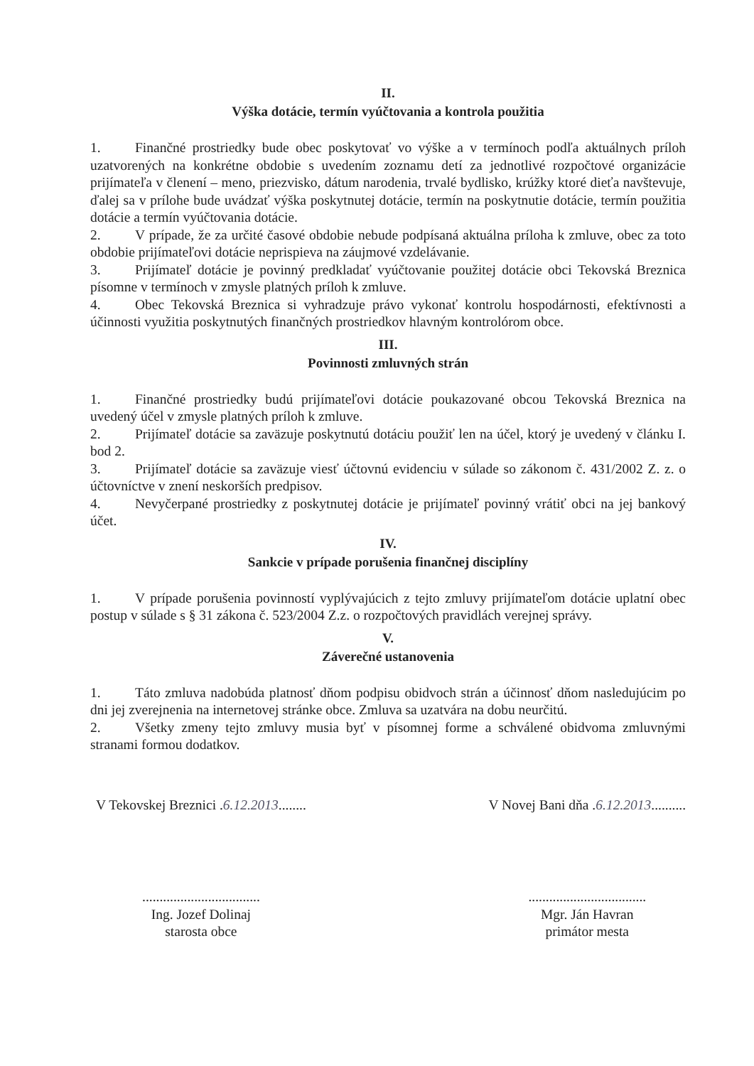II.
Výška dotácie, termín vyúčtovania a kontrola použitia
1. Finančné prostriedky bude obec poskytovať vo výške a v termínoch podľa aktuálnych príloh uzatvorených na konkrétne obdobie s uvedením zoznamu detí za jednotlivé rozpočtové organizácie prijímateľa v členení – meno, priezvisko, dátum narodenia, trvalé bydlisko, krúžky ktoré dieťa navštevuje, ďalej sa v prílohe bude uvádzať výška poskytnutej dotácie, termín na poskytnutie dotácie, termín použitia dotácie a termín vyúčtovania dotácie.
2. V prípade, že za určité časové obdobie nebude podpísaná aktuálna príloha k zmluve, obec za toto obdobie prijímateľovi dotácie neprispieva na záujmové vzdelávanie.
3. Prijímateľ dotácie je povinný predkladať vyúčtovanie použitej dotácie obci Tekovská Breznica písomne v termínoch v zmysle platných príloh k zmluve.
4. Obec Tekovská Breznica si vyhradzuje právo vykonať kontrolu hospodárnosti, efektívnosti a účinnosti využitia poskytnutých finančných prostriedkov hlavným kontrolórom obce.
III.
Povinnosti zmluvných strán
1. Finančné prostriedky budú prijímateľovi dotácie poukazované obcou Tekovská Breznica na uvedený účel v zmysle platných príloh k zmluve.
2. Prijímateľ dotácie sa zaväzuje poskytnutú dotáciu použiť len na účel, ktorý je uvedený v článku I. bod 2.
3. Prijímateľ dotácie sa zaväzuje viesť účtovnú evidenciu v súlade so zákonom č. 431/2002 Z. z. o účtovníctve v znení neskorších predpisov.
4. Nevyčerpané prostriedky z poskytnutej dotácie je prijímateľ povinný vrátiť obci na jej bankový účet.
IV.
Sankcie v prípade porušenia finančnej disciplíny
1. V prípade porušenia povinností vyplývajúcich z tejto zmluvy prijímateľom dotácie uplatní obec postup v súlade s § 31 zákona č. 523/2004 Z.z. o rozpočtových pravidlách verejnej správy.
V.
Záverečné ustanovenia
1. Táto zmluva nadobúda platnosť dňom podpisu obidvoch strán a účinnosť dňom nasledujúcim po dni jej zverejnenia na internetovej stránke obce. Zmluva sa uzatvára na dobu neurčitú.
2. Všetky zmeny tejto zmluvy musia byť v písomnej forme a schválené obidvoma zmluvnými stranami formou dodatkov.
V Tekovskej Breznici .6.12.2013........
..................................
Ing. Jozef Dolinaj
starosta obce
V Novej Bani dňa .6.12.2013..........
..................................
Mgr. Ján Havran
primátor mesta